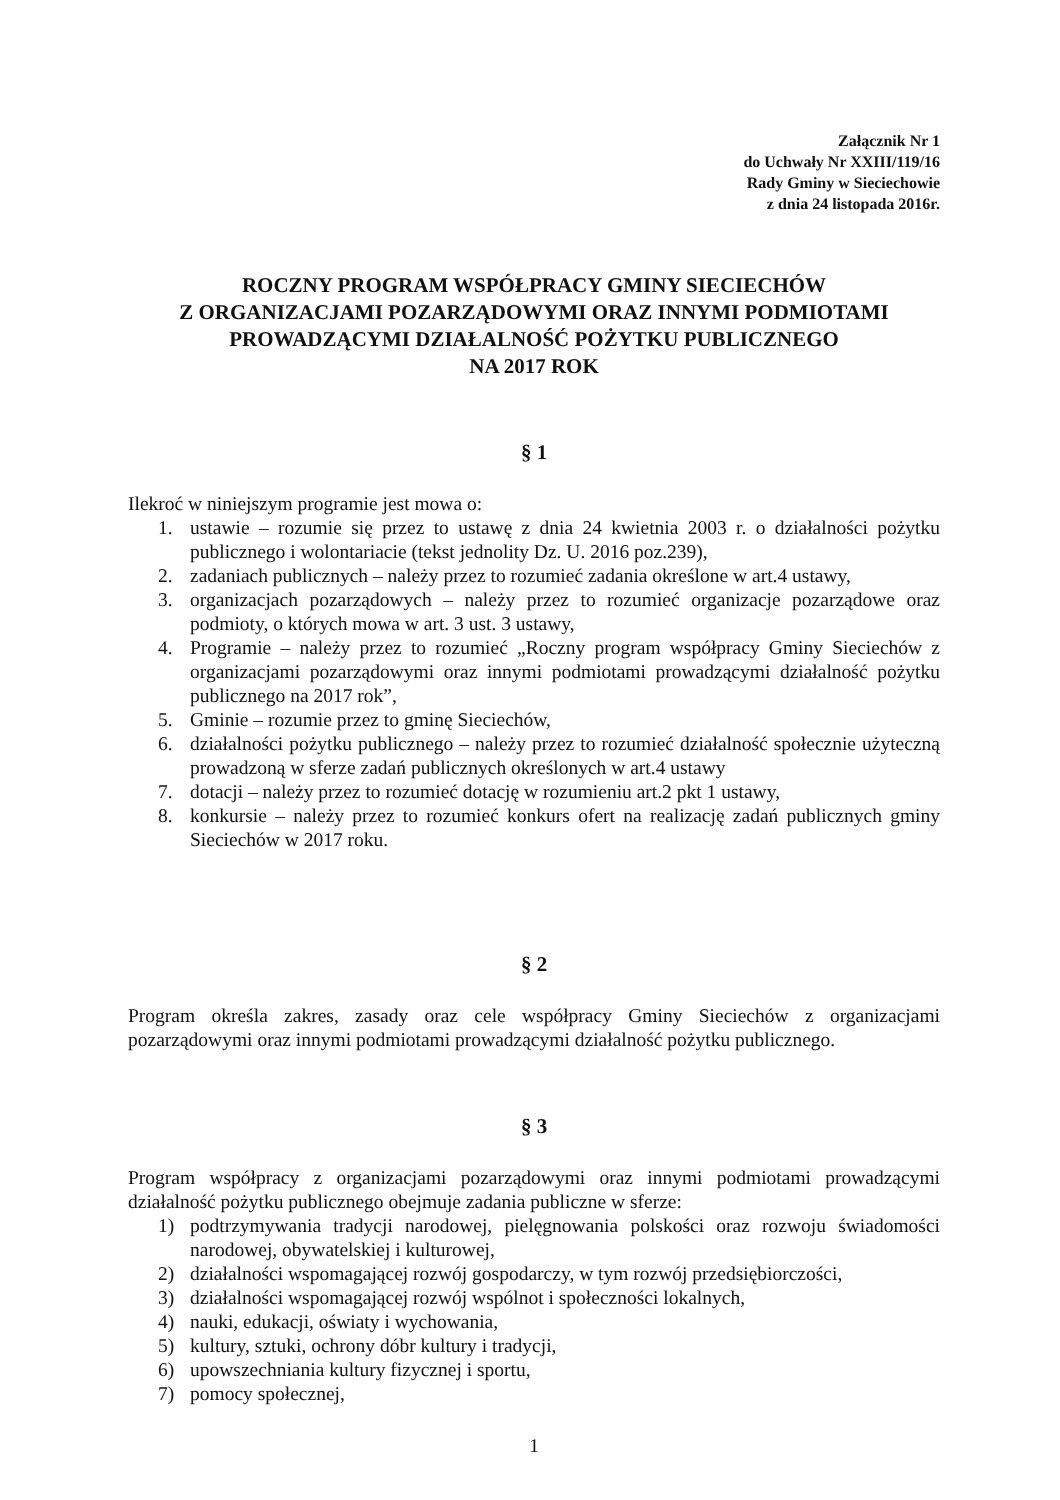Załącznik Nr 1
do Uchwały Nr XXIII/119/16
Rady Gminy w Sieciechowie
z dnia 24 listopada 2016r.
ROCZNY PROGRAM WSPÓŁPRACY GMINY SIECIECHÓW
Z ORGANIZACJAMI POZARZĄDOWYMI ORAZ INNYMI PODMIOTAMI
PROWADZĄCYMI DZIAŁALNOŚĆ POŻYTKU PUBLICZNEGO
NA 2017 ROK
§ 1
Ilekroć w niniejszym programie jest mowa o:
1. ustawie – rozumie się przez to ustawę z dnia 24 kwietnia 2003 r. o działalności pożytku publicznego i wolontariacie (tekst jednolity Dz. U. 2016 poz.239),
2. zadaniach publicznych – należy przez to rozumieć zadania określone w art.4 ustawy,
3. organizacjach pozarządowych – należy przez to rozumieć organizacje pozarządowe oraz podmioty, o których mowa w art. 3 ust. 3 ustawy,
4. Programie – należy przez to rozumieć „Roczny program współpracy Gminy Sieciechów z organizacjami pozarządowymi oraz innymi podmiotami prowadzącymi działalność pożytku publicznego na 2017 rok”,
5. Gminie – rozumie przez to gminę Sieciechów,
6. działalności pożytku publicznego – należy przez to rozumieć działalność społecznie użyteczną prowadzoną w sferze zadań publicznych określonych w art.4 ustawy
7. dotacji – należy przez to rozumieć dotację w rozumieniu art.2 pkt 1 ustawy,
8. konkursie – należy przez to rozumieć konkurs ofert na realizację zadań publicznych gminy Sieciechów w 2017 roku.
§ 2
Program określa zakres, zasady oraz cele współpracy Gminy Sieciechów z organizacjami pozarządowymi oraz innymi podmiotami prowadzącymi działalność pożytku publicznego.
§ 3
Program współpracy z organizacjami pozarządowymi oraz innymi podmiotami prowadzącymi działalność pożytku publicznego obejmuje zadania publiczne w sferze:
1) podtrzymywania tradycji narodowej, pielęgnowania polskości oraz rozwoju świadomości narodowej, obywatelskiej i kulturowej,
2) działalności wspomagającej rozwój gospodarczy, w tym rozwój przedsiębiorczości,
3) działalności wspomagającej rozwój wspólnot i społeczności lokalnych,
4) nauki, edukacji, oświaty i wychowania,
5) kultury, sztuki, ochrony dóbr kultury i tradycji,
6) upowszechniania kultury fizycznej i sportu,
7) pomocy społecznej,
1